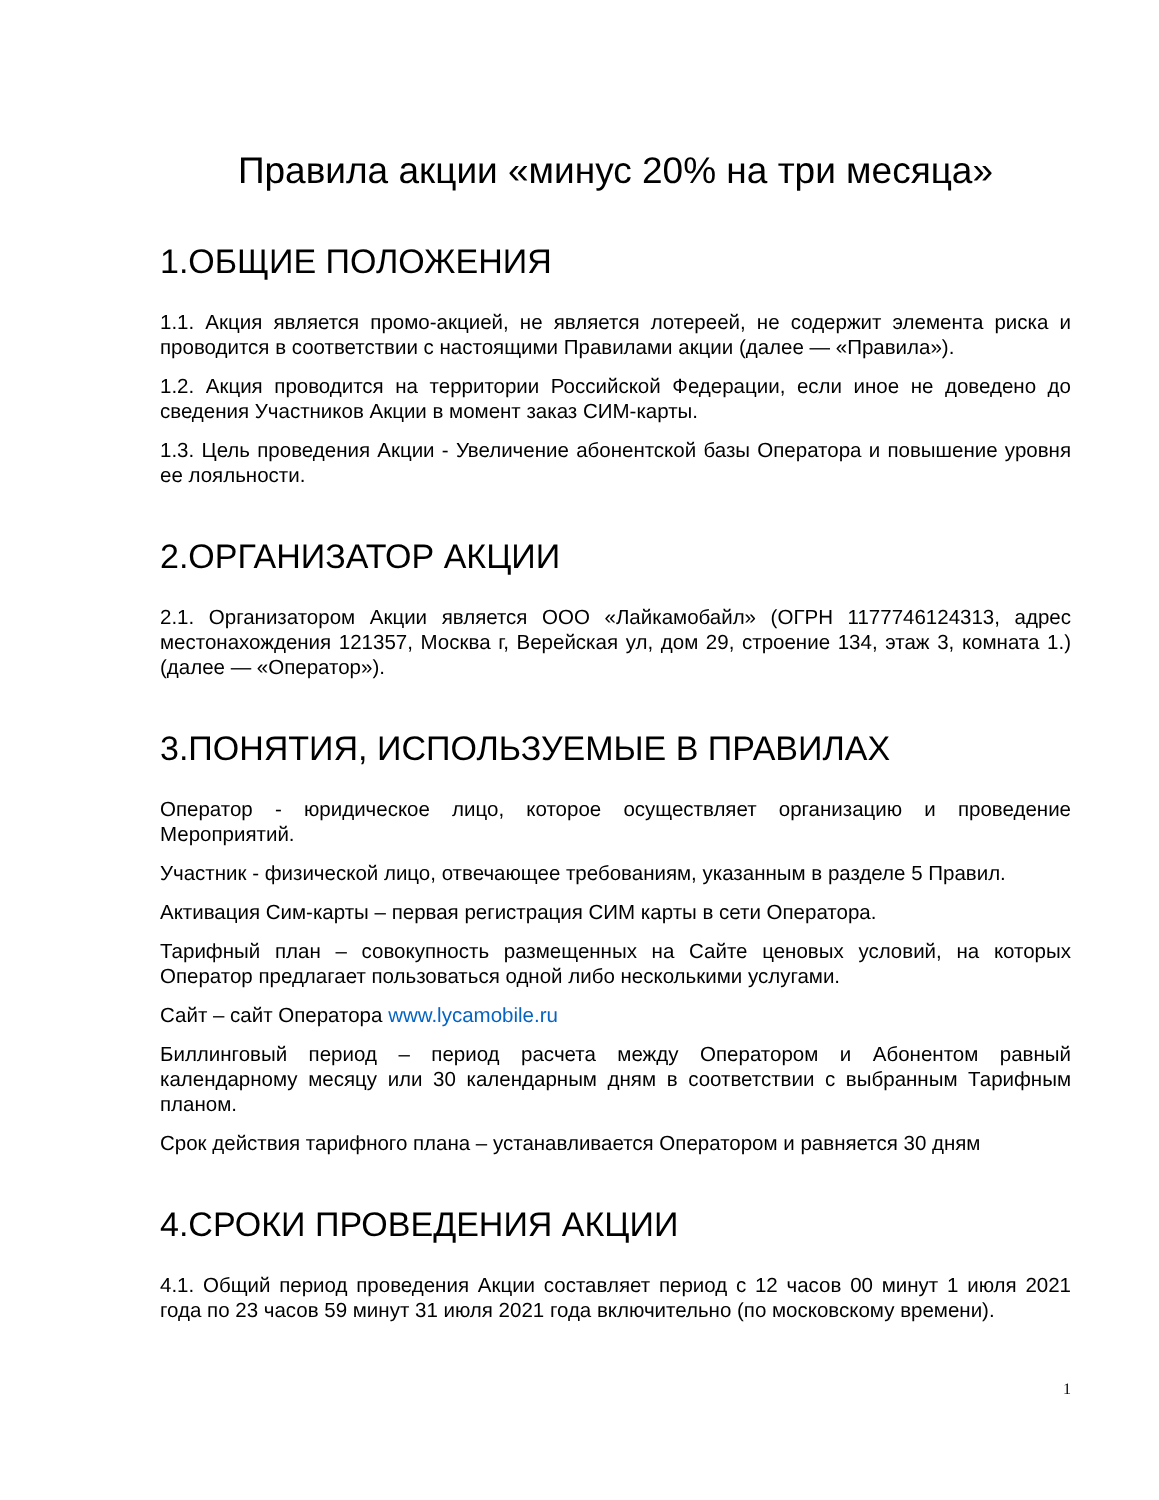Правила акции «минус 20% на три месяца»
1.ОБЩИЕ ПОЛОЖЕНИЯ
1.1. Акция является промо-акцией, не является лотереей, не содержит элемента риска и проводится в соответствии с настоящими Правилами акции (далее — «Правила»).
1.2. Акция проводится на территории Российской Федерации, если иное не доведено до сведения Участников Акции в момент заказ СИМ-карты.
1.3. Цель проведения Акции - Увеличение абонентской базы Оператора и повышение уровня ее лояльности.
2.ОРГАНИЗАТОР АКЦИИ
2.1. Организатором Акции является ООО «Лайкамобайл» (ОГРН 1177746124313, адрес местонахождения 121357, Москва г, Верейская ул, дом 29, строение 134, этаж 3, комната 1.) (далее — «Оператор»).
3.ПОНЯТИЯ, ИСПОЛЬЗУЕМЫЕ В ПРАВИЛАХ
Оператор - юридическое лицо, которое осуществляет организацию и проведение Мероприятий.
Участник - физической лицо, отвечающее требованиям, указанным в разделе 5 Правил.
Активация Сим-карты – первая регистрация СИМ карты в сети Оператора.
Тарифный план – совокупность размещенных на Сайте ценовых условий, на которых Оператор предлагает пользоваться одной либо несколькими услугами.
Сайт – сайт Оператора www.lycamobile.ru
Биллинговый период – период расчета между Оператором и Абонентом равный календарному месяцу или 30 календарным дням в соответствии с выбранным Тарифным планом.
Срок действия тарифного плана – устанавливается Оператором и равняется 30 дням
4.СРОКИ ПРОВЕДЕНИЯ АКЦИИ
4.1. Общий период проведения Акции составляет период с 12 часов 00 минут 1 июля 2021 года по 23 часов 59 минут 31 июля 2021 года включительно (по московскому времени).
1